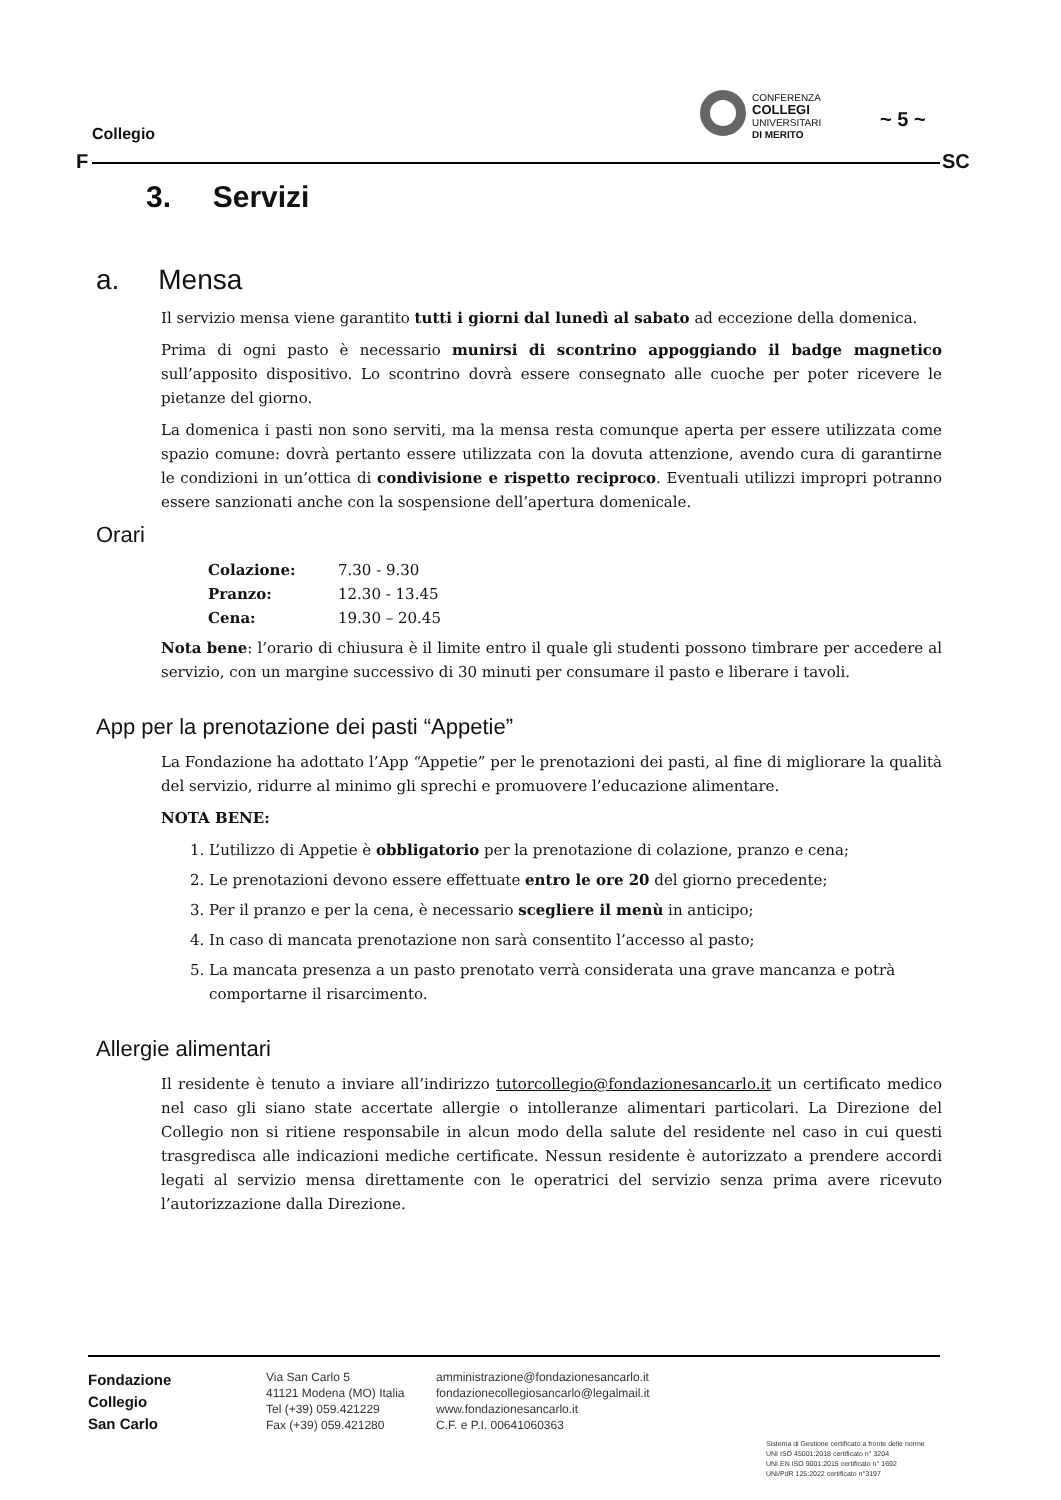Collegio
F
CONFERENZA
COLLEGI
UNIVERSITARI
DI MERITO
~ 5 ~
SC
3. Servizi
a. Mensa
Il servizio mensa viene garantito tutti i giorni dal lunedì al sabato ad eccezione della domenica.
Prima di ogni pasto è necessario munirsi di scontrino appoggiando il badge magnetico sull’apposito dispositivo. Lo scontrino dovrà essere consegnato alle cuoche per poter ricevere le pietanze del giorno.
La domenica i pasti non sono serviti, ma la mensa resta comunque aperta per essere utilizzata come spazio comune: dovrà pertanto essere utilizzata con la dovuta attenzione, avendo cura di garantirne le condizioni in un’ottica di condivisione e rispetto reciproco. Eventuali utilizzi impropri potranno essere sanzionati anche con la sospensione dell’apertura domenicale.
Orari
| Colazione: | 7.30 - 9.30 |
| Pranzo: | 12.30 - 13.45 |
| Cena: | 19.30 – 20.45 |
Nota bene: l’orario di chiusura è il limite entro il quale gli studenti possono timbrare per accedere al servizio, con un margine successivo di 30 minuti per consumare il pasto e liberare i tavoli.
App per la prenotazione dei pasti “Appetie”
La Fondazione ha adottato l’App “Appetie” per le prenotazioni dei pasti, al fine di migliorare la qualità del servizio, ridurre al minimo gli sprechi e promuovere l’educazione alimentare.
NOTA BENE:
1. L’utilizzo di Appetie è obbligatorio per la prenotazione di colazione, pranzo e cena;
2. Le prenotazioni devono essere effettuate entro le ore 20 del giorno precedente;
3. Per il pranzo e per la cena, è necessario scegliere il menù in anticipo;
4. In caso di mancata prenotazione non sarà consentito l’accesso al pasto;
5. La mancata presenza a un pasto prenotato verrà considerata una grave mancanza e potrà comportarne il risarcimento.
Allergie alimentari
Il residente è tenuto a inviare all’indirizzo tutorcollegio@fondazionesancarlo.it un certificato medico nel caso gli siano state accertate allergie o intolleranze alimentari particolari. La Direzione del Collegio non si ritiene responsabile in alcun modo della salute del residente nel caso in cui questi trasgredisca alle indicazioni mediche certificate. Nessun residente è autorizzato a prendere accordi legati al servizio mensa direttamente con le operatrici del servizio senza prima avere ricevuto l’autorizzazione dalla Direzione.
Fondazione
Collegio
San Carlo
Via San Carlo 5
41121 Modena (MO) Italia
Tel (+39) 059.421229
Fax (+39) 059.421280
amministrazione@fondazionesancarlo.it
fondazionecollegiosancarlo@legalmail.it
www.fondazionesancarlo.it
C.F. e P.I. 00641060363
Sistema di Gestione certificato a fronte delle norme
UNI ISO 45001:2018 certificato n° 3204
UNI EN ISO 9001:2015 certificato n° 1692
UNI/PdR 125:2022 certificato n°3197